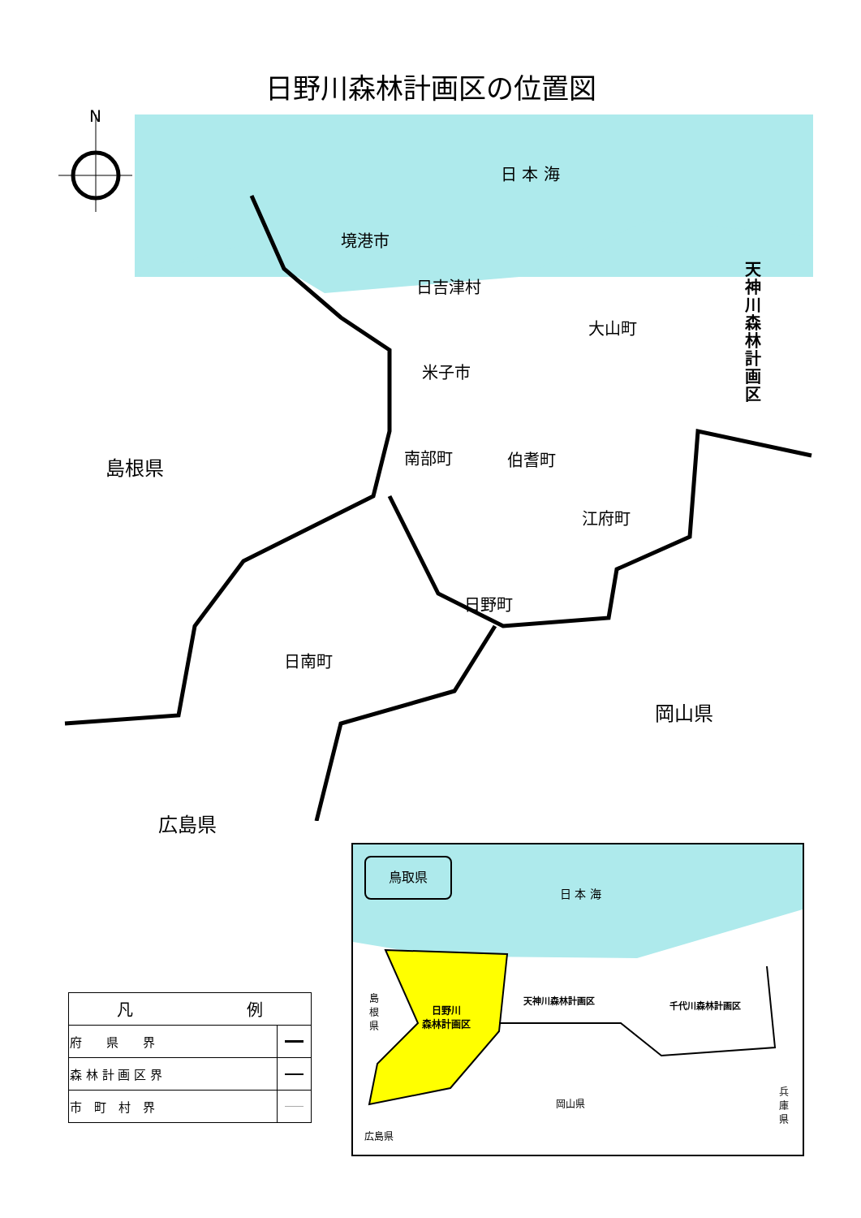日野川森林計画区の位置図
N
日 本 海
境港市
日吉津村
大山町
米子市
南部町 伯耆町
江府町
日野町
日南町
島根県
岡山県
広島県
天神川森林計画区
鳥取県
日 本 海
島根県
日野川
森林計画区
天神川森林計画区 千代川森林計画区
岡山県
兵庫県
広島県
| 凡 例 | |
| --- | --- |
| 府 県 界 | |
| 森 林 計 画 区 界 | |
| 市 町 村 界 | |